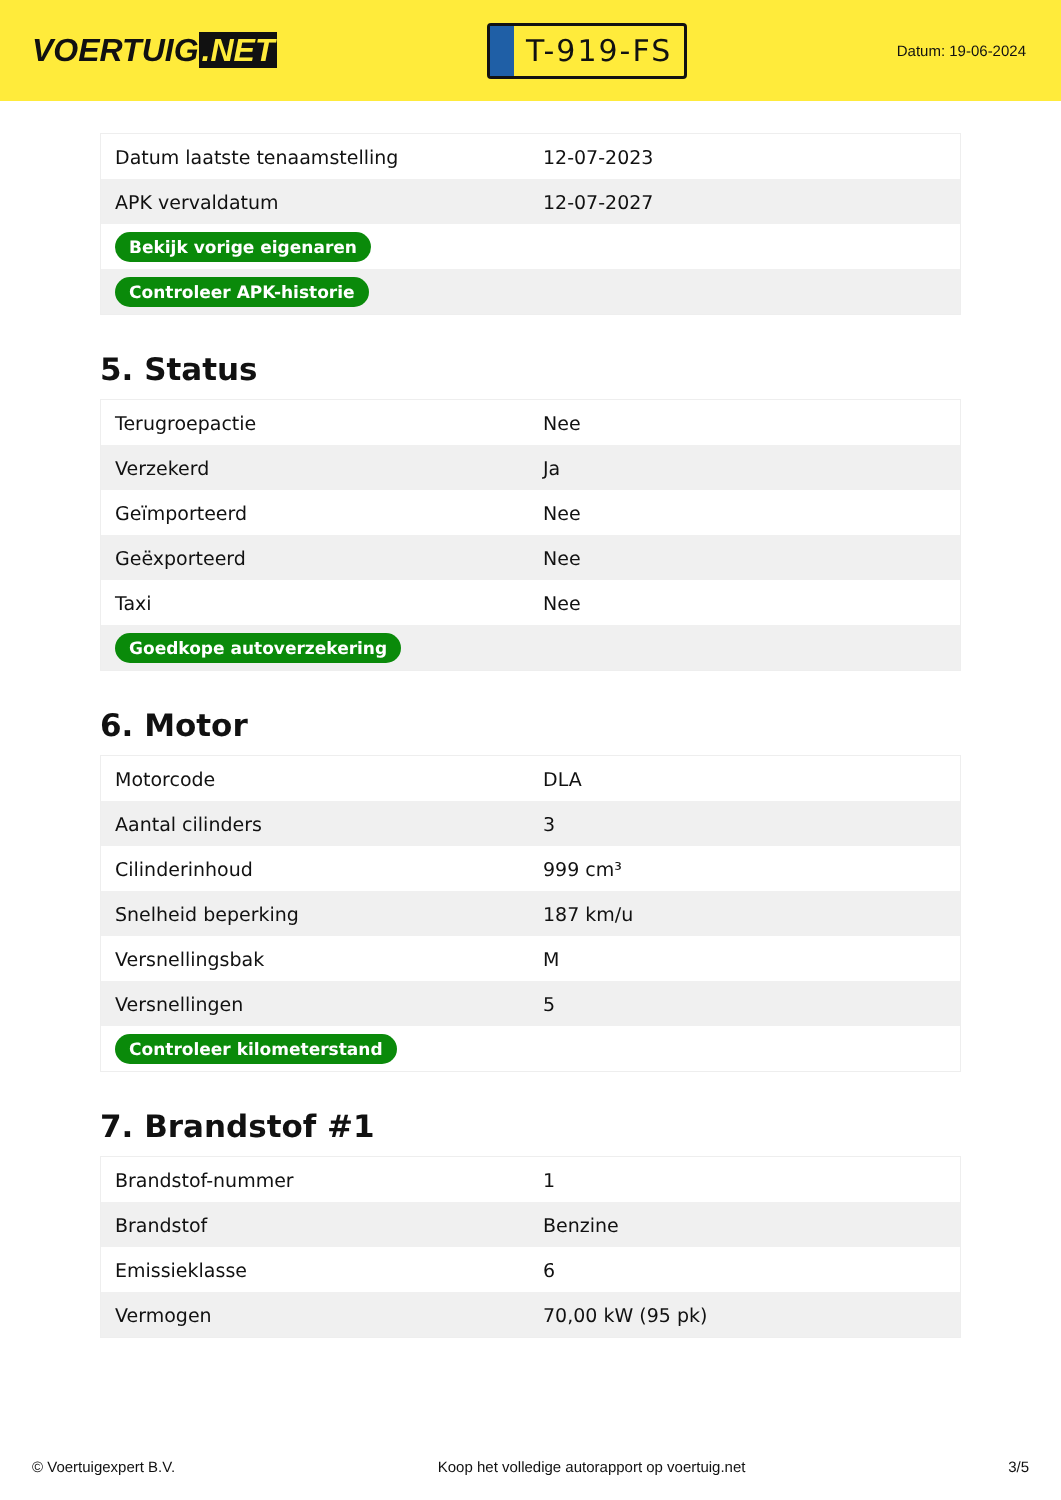VOERTUIG.NET
T-919-FS
Datum: 19-06-2024
| Datum laatste tenaamstelling | 12-07-2023 |
| APK vervaldatum | 12-07-2027 |
| Bekijk vorige eigenaren | |
| Controleer APK-historie | |
5. Status
| Terugroepactie | Nee |
| Verzekerd | Ja |
| Geïmporteerd | Nee |
| Geëxporteerd | Nee |
| Taxi | Nee |
| Goedkope autoverzekering | |
6. Motor
| Motorcode | DLA |
| Aantal cilinders | 3 |
| Cilinderinhoud | 999 cm³ |
| Snelheid beperking | 187 km/u |
| Versnellingsbak | M |
| Versnellingen | 5 |
| Controleer kilometerstand | |
7. Brandstof #1
| Brandstof-nummer | 1 |
| Brandstof | Benzine |
| Emissieklasse | 6 |
| Vermogen | 70,00 kW (95 pk) |
© Voertuigexpert B.V. Koop het volledige autorapport op voertuig.net 3/5